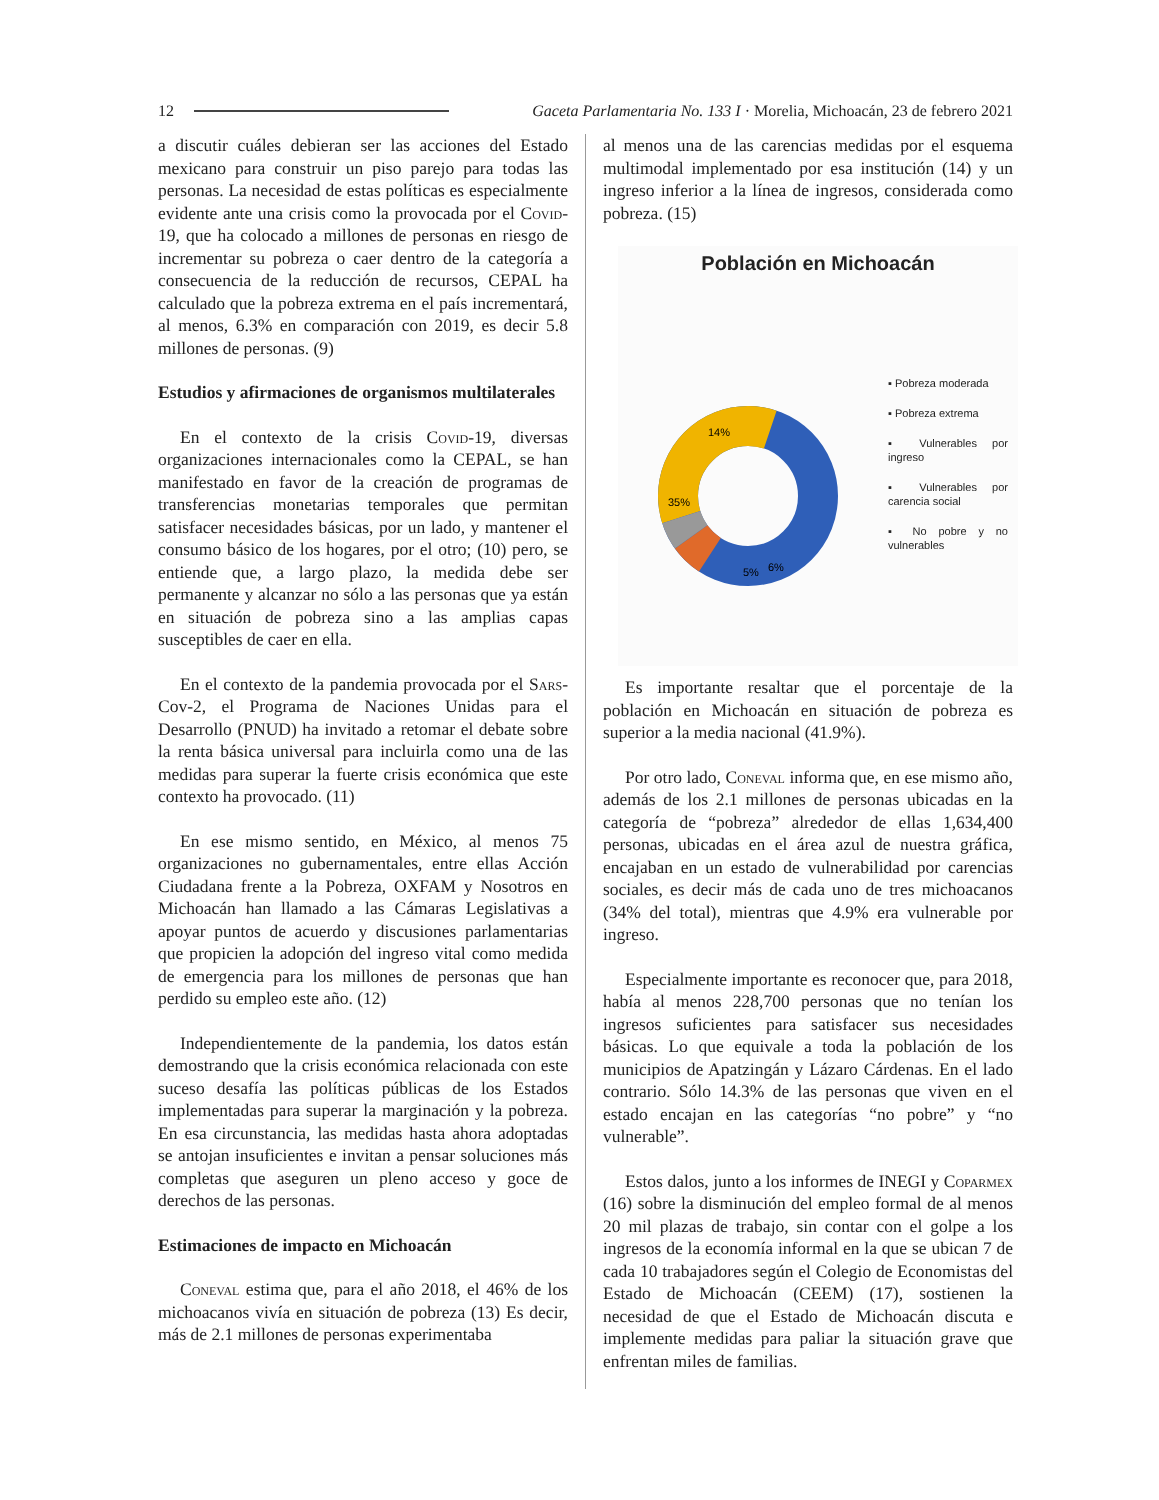12 Gaceta Parlamentaria No. 133 I · Morelia, Michoacán, 23 de febrero 2021
a discutir cuáles debieran ser las acciones del Estado mexicano para construir un piso parejo para todas las personas. La necesidad de estas políticas es especialmente evidente ante una crisis como la provocada por el Covid-19, que ha colocado a millones de personas en riesgo de incrementar su pobreza o caer dentro de la categoría a consecuencia de la reducción de recursos, CEPAL ha calculado que la pobreza extrema en el país incrementará, al menos, 6.3% en comparación con 2019, es decir 5.8 millones de personas. (9)
Estudios y afirmaciones de organismos multilaterales
En el contexto de la crisis Covid-19, diversas organizaciones internacionales como la CEPAL, se han manifestado en favor de la creación de programas de transferencias monetarias temporales que permitan satisfacer necesidades básicas, por un lado, y mantener el consumo básico de los hogares, por el otro; (10) pero, se entiende que, a largo plazo, la medida debe ser permanente y alcanzar no sólo a las personas que ya están en situación de pobreza sino a las amplias capas susceptibles de caer en ella.
En el contexto de la pandemia provocada por el Sars-Cov-2, el Programa de Naciones Unidas para el Desarrollo (PNUD) ha invitado a retomar el debate sobre la renta básica universal para incluirla como una de las medidas para superar la fuerte crisis económica que este contexto ha provocado. (11)
En ese mismo sentido, en México, al menos 75 organizaciones no gubernamentales, entre ellas Acción Ciudadana frente a la Pobreza, OXFAM y Nosotros en Michoacán han llamado a las Cámaras Legislativas a apoyar puntos de acuerdo y discusiones parlamentarias que propicien la adopción del ingreso vital como medida de emergencia para los millones de personas que han perdido su empleo este año. (12)
Independientemente de la pandemia, los datos están demostrando que la crisis económica relacionada con este suceso desafía las políticas públicas de los Estados implementadas para superar la marginación y la pobreza. En esa circunstancia, las medidas hasta ahora adoptadas se antojan insuficientes e invitan a pensar soluciones más completas que aseguren un pleno acceso y goce de derechos de las personas.
Estimaciones de impacto en Michoacán
Coneval estima que, para el año 2018, el 46% de los michoacanos vivía en situación de pobreza (13) Es decir, más de 2.1 millones de personas experimentaba
al menos una de las carencias medidas por el esquema multimodal implementado por esa institución (14) y un ingreso inferior a la línea de ingresos, considerada como pobreza. (15)
Población en Michoacán
14%
35%
5%
6%
▪ Pobreza moderada
▪ Pobreza extrema
▪ Vulnerables por ingreso
▪ Vulnerables por carencia social
▪ No pobre y no vulnerables
Es importante resaltar que el porcentaje de la población en Michoacán en situación de pobreza es superior a la media nacional (41.9%).
Por otro lado, Coneval informa que, en ese mismo año, además de los 2.1 millones de personas ubicadas en la categoría de “pobreza” alrededor de ellas 1,634,400 personas, ubicadas en el área azul de nuestra gráfica, encajaban en un estado de vulnerabilidad por carencias sociales, es decir más de cada uno de tres michoacanos (34% del total), mientras que 4.9% era vulnerable por ingreso.
Especialmente importante es reconocer que, para 2018, había al menos 228,700 personas que no tenían los ingresos suficientes para satisfacer sus necesidades básicas. Lo que equivale a toda la población de los municipios de Apatzingán y Lázaro Cárdenas. En el lado contrario. Sólo 14.3% de las personas que viven en el estado encajan en las categorías “no pobre” y “no vulnerable”.
Estos dalos, junto a los informes de INEGI y Coparmex (16) sobre la disminución del empleo formal de al menos 20 mil plazas de trabajo, sin contar con el golpe a los ingresos de la economía informal en la que se ubican 7 de cada 10 trabajadores según el Colegio de Economistas del Estado de Michoacán (CEEM) (17), sostienen la necesidad de que el Estado de Michoacán discuta e implemente medidas para paliar la situación grave que enfrentan miles de familias.